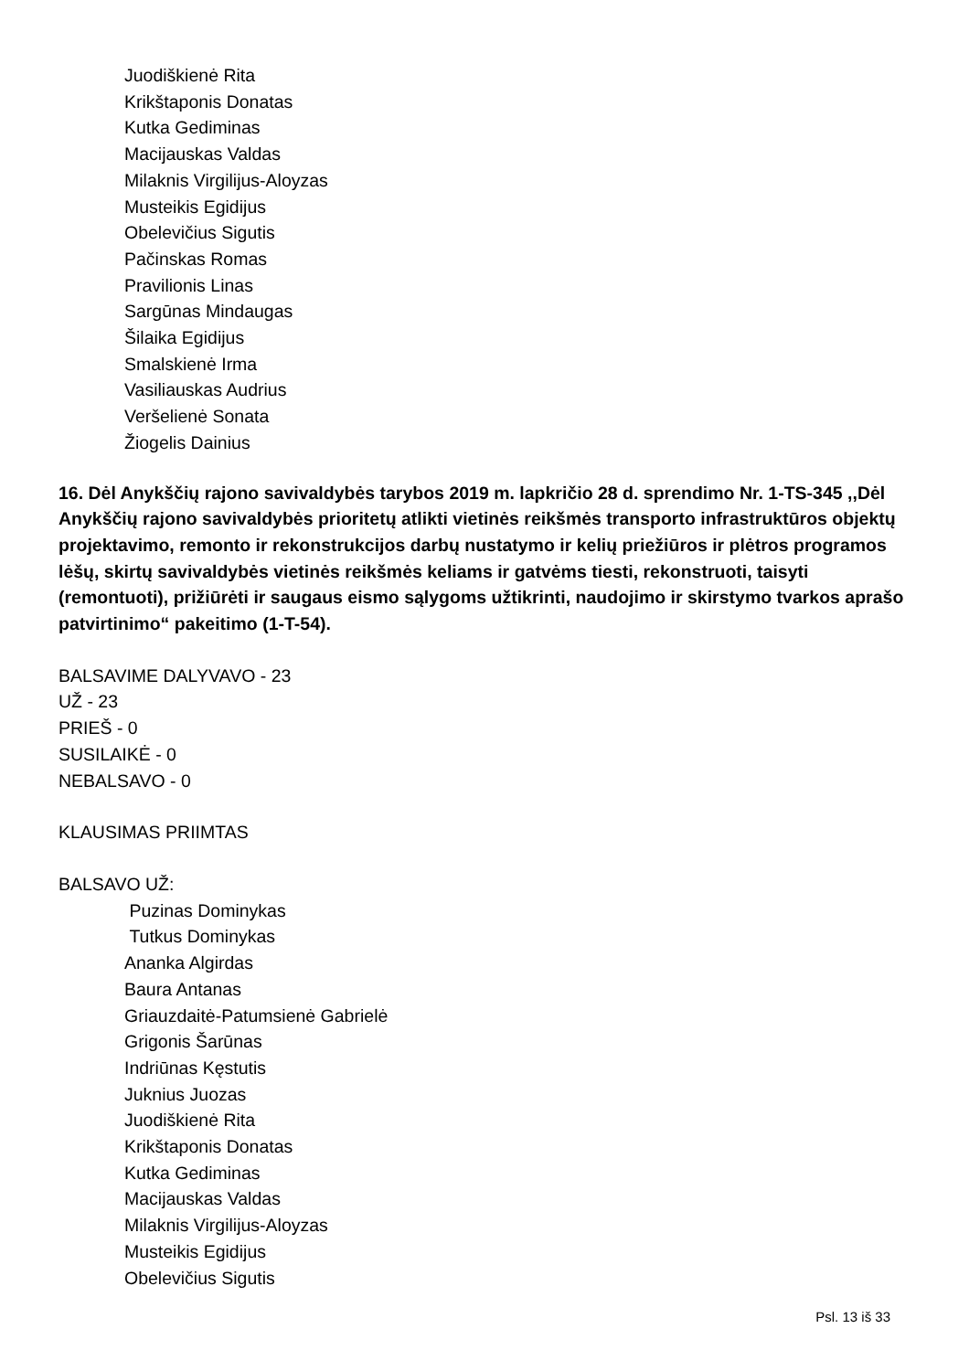Juodiškienė Rita
Krikštaponis Donatas
Kutka Gediminas
Macijauskas Valdas
Milaknis Virgilijus-Aloyzas
Musteikis Egidijus
Obelevičius Sigutis
Pačinskas Romas
Pravilionis Linas
Sargūnas Mindaugas
Šilaika Egidijus
Smalskienė Irma
Vasiliauskas Audrius
Veršelienė Sonata
Žiogelis Dainius
16. Dėl Anykščių rajono savivaldybės tarybos 2019 m. lapkričio 28 d. sprendimo Nr. 1-TS-345 ,,Dėl Anykščių rajono savivaldybės prioritetų atlikti vietinės reikšmės transporto infrastruktūros objektų projektavimo, remonto ir rekonstrukcijos darbų nustatymo ir kelių priežiūros ir plėtros programos lėšų, skirtų savivaldybės vietinės reikšmės keliams ir gatvėms tiesti, rekonstruoti, taisyti (remontuoti), prižiūrėti ir saugaus eismo sąlygoms užtikrinti, naudojimo ir skirstymo tvarkos aprašo patvirtinimo“ pakeitimo (1-T-54).
BALSAVIME DALYVAVO - 23
UŽ - 23
PRIEŠ - 0
SUSILAIKĖ - 0
NEBALSAVO - 0
KLAUSIMAS PRIIMTAS
BALSAVO UŽ:
Puzinas Dominykas
Tutkus Dominykas
Ananka Algirdas
Baura Antanas
Griauzdaitė-Patumsienė Gabrielė
Grigonis Šarūnas
Indriūnas Kęstutis
Juknius Juozas
Juodiškienė Rita
Krikštaponis Donatas
Kutka Gediminas
Macijauskas Valdas
Milaknis Virgilijus-Aloyzas
Musteikis Egidijus
Obelevičius Sigutis
Psl. 13 iš 33